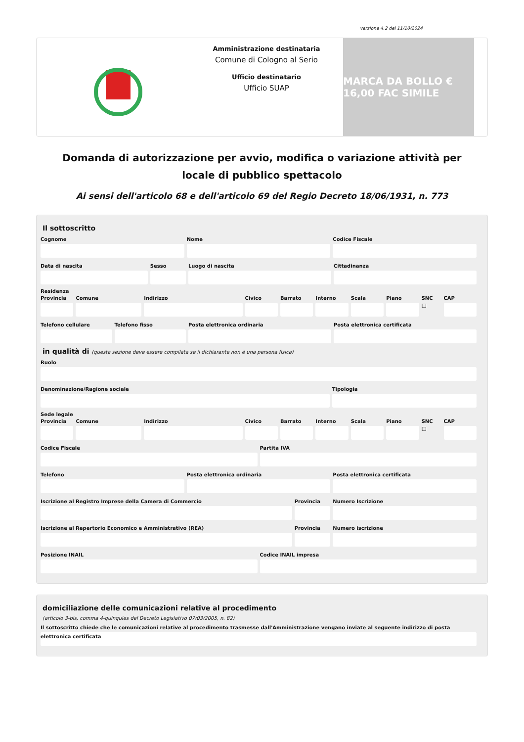versione 4.2 del 11/10/2024
Amministrazione destinataria
Comune di Cologno al Serio
Ufficio destinatario
Ufficio SUAP
MARCA DA BOLLO € 16,00 FAC SIMILE
Domanda di autorizzazione per avvio, modifica o variazione attività per locale di pubblico spettacolo
Ai sensi dell'articolo 68 e dell'articolo 69 del Regio Decreto 18/06/1931, n. 773
Il sottoscritto
Cognome Nome Codice Fiscale
Data di nascita Sesso Luogo di nascita Cittadinanza
Residenza
Provincia Comune Indirizzo Civico Barrato Interno Scala Piano SNC
☐
CAP
Telefono cellulare Telefono fisso Posta elettronica ordinaria Posta elettronica certificata
in qualità di (questa sezione deve essere compilata se il dichiarante non è una persona fisica)
Ruolo
Denominazione/Ragione sociale Tipologia
Sede legale
Provincia Comune Indirizzo Civico Barrato Interno Scala Piano SNC
☐
CAP
Codice Fiscale Partita IVA
Telefono Posta elettronica ordinaria Posta elettronica certificata
Iscrizione al Registro Imprese della Camera di Commercio
Provincia Numero Iscrizione
Iscrizione al Repertorio Economico e Amministrativo (REA)
Provincia Numero iscrizione
Posizione INAIL Codice INAIL impresa
domiciliazione delle comunicazioni relative al procedimento
(articolo 3-bis, comma 4-quinquies del Decreto Legislativo 07/03/2005, n. 82)
Il sottoscritto chiede che le comunicazioni relative al procedimento trasmesse dall'Amministrazione vengano inviate al seguente indirizzo di posta elettronica certificata
da non usare presentazione cartacea